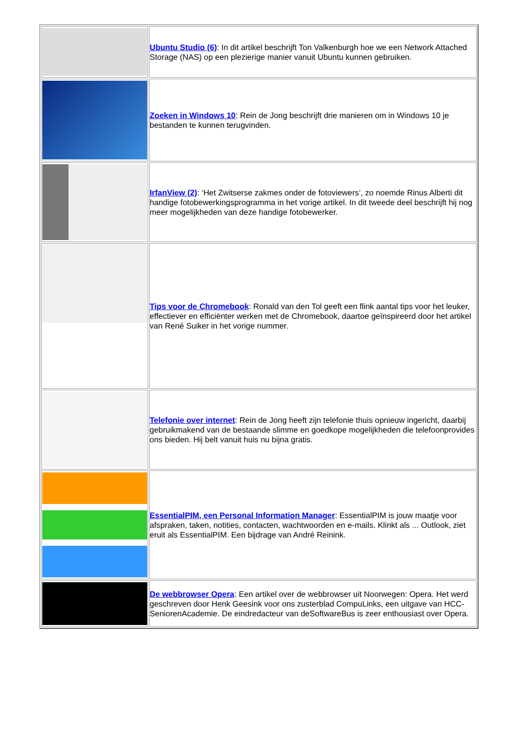| | Ubuntu Studio (6) : In dit artikel beschrijft Ton Valkenburgh hoe we een Network Attached Storage (NAS) op een plezierige manier vanuit Ubuntu kunnen gebruiken. |
| | Zoeken in Windows 10 : Rein de Jong beschrijft drie manieren om in Windows 10 je bestanden te kunnen terugvinden. |
| | IrfanView (2) : ‘Het Zwitserse zakmes onder de fotoviewers’, zo noemde Rinus Alberti dit handige fotobewerkingsprogramma in het vorige artikel. In dit tweede deel beschrijft hij nog meer mogelijkheden van deze handige fotobewerker. |
| | Tips voor de Chromebook : Ronald van den Tol geeft een flink aantal tips voor het leuker, effectiever en efficiënter werken met de Chromebook, daartoe geïnspireerd door het artikel van René Suiker in het vorige nummer. |
| | Telefonie over internet : Rein de Jong heeft zijn telefonie thuis opnieuw ingericht, daarbij gebruikmakend van de bestaande slimme en goedkope mogelijkheden die telefoonprovides ons bieden. Hij belt vanuit huis nu bijna gratis. |
| | EssentialPIM, een Personal Information Manager : EssentialPIM is jouw maatje voor afspraken, taken, notities, contacten, wachtwoorden en e-mails. Klinkt als ... Outlook, ziet eruit als EssentialPIM. Een bijdrage van André Reinink. |
| | De webbrowser Opera : Een artikel over de webbrowser uit Noorwegen: Opera. Het werd geschreven door Henk Geesink voor ons zusterblad CompuLinks, een uitgave van HCC-SeniorenAcademie. De eindredacteur van deSoftwareBus is zeer enthousiast over Opera. |